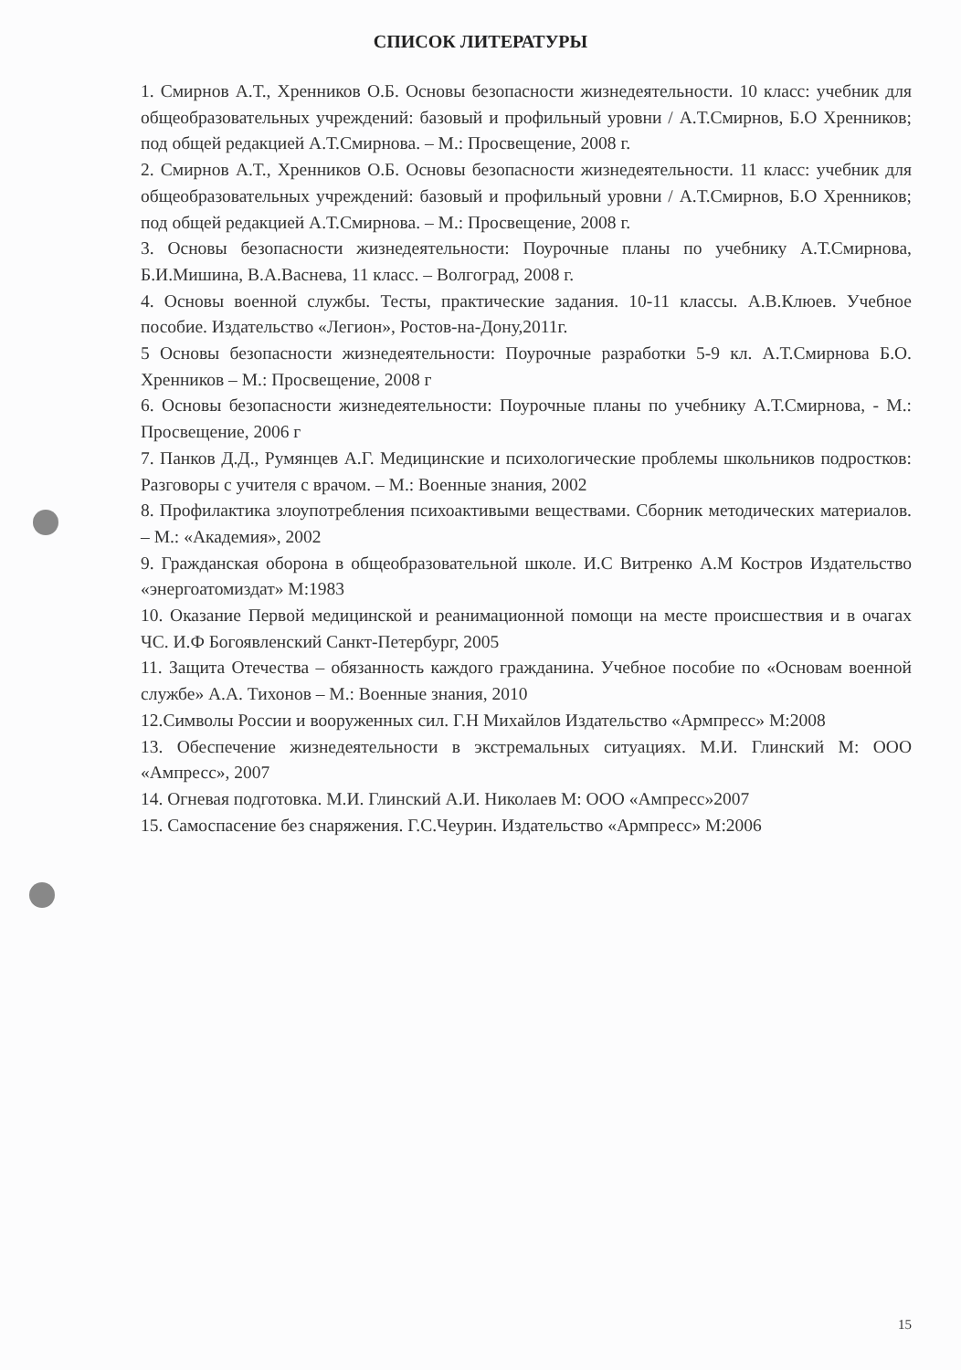СПИСОК ЛИТЕРАТУРЫ
1. Смирнов А.Т., Хренников О.Б. Основы безопасности жизнедеятельности. 10 класс: учебник для общеобразовательных учреждений: базовый и профильный уровни / А.Т.Смирнов, Б.О Хренников; под общей редакцией А.Т.Смирнова. – М.: Просвещение, 2008 г.
2. Смирнов А.Т., Хренников О.Б. Основы безопасности жизнедеятельности. 11 класс: учебник для общеобразовательных учреждений: базовый и профильный уровни / А.Т.Смирнов, Б.О Хренников; под общей редакцией А.Т.Смирнова. – М.: Просвещение, 2008 г.
3. Основы безопасности жизнедеятельности: Поурочные планы по учебнику А.Т.Смирнова, Б.И.Мишина, В.А.Васнева, 11 класс. – Волгоград, 2008 г.
4. Основы военной службы. Тесты, практические задания. 10-11 классы. А.В.Клюев. Учебное пособие. Издательство «Легион», Ростов-на-Дону,2011г.
5 Основы безопасности жизнедеятельности: Поурочные разработки 5-9 кл. А.Т.Смирнова Б.О. Хренников – М.: Просвещение, 2008 г
6. Основы безопасности жизнедеятельности: Поурочные планы по учебнику А.Т.Смирнова, - М.: Просвещение, 2006 г
7. Панков Д.Д., Румянцев А.Г. Медицинские и психологические проблемы школьников подростков: Разговоры с учителя с врачом. – М.: Военные знания, 2002
8. Профилактика злоупотребления психоактивыми веществами. Сборник методических материалов. – М.: «Академия», 2002
9. Гражданская оборона в общеобразовательной школе. И.С Витренко А.М Костров Издательство «энергоатомиздат» М:1983
10. Оказание Первой медицинской и реанимационной помощи на месте происшествия и в очагах ЧС. И.Ф Богоявленский Санкт-Петербург, 2005
11. Защита Отечества – обязанность каждого гражданина. Учебное пособие по «Основам военной службе» А.А. Тихонов – М.: Военные знания, 2010
12.Символы России и вооруженных сил. Г.Н Михайлов Издательство «Армпресс» М:2008
13. Обеспечение жизнедеятельности в экстремальных ситуациях. М.И. Глинский М: ООО «Ампресс», 2007
14. Огневая подготовка. М.И. Глинский А.И. Николаев М: ООО «Ампресс»2007
15. Самоспасение без снаряжения. Г.С.Чеурин. Издательство «Армпресс» М:2006
15